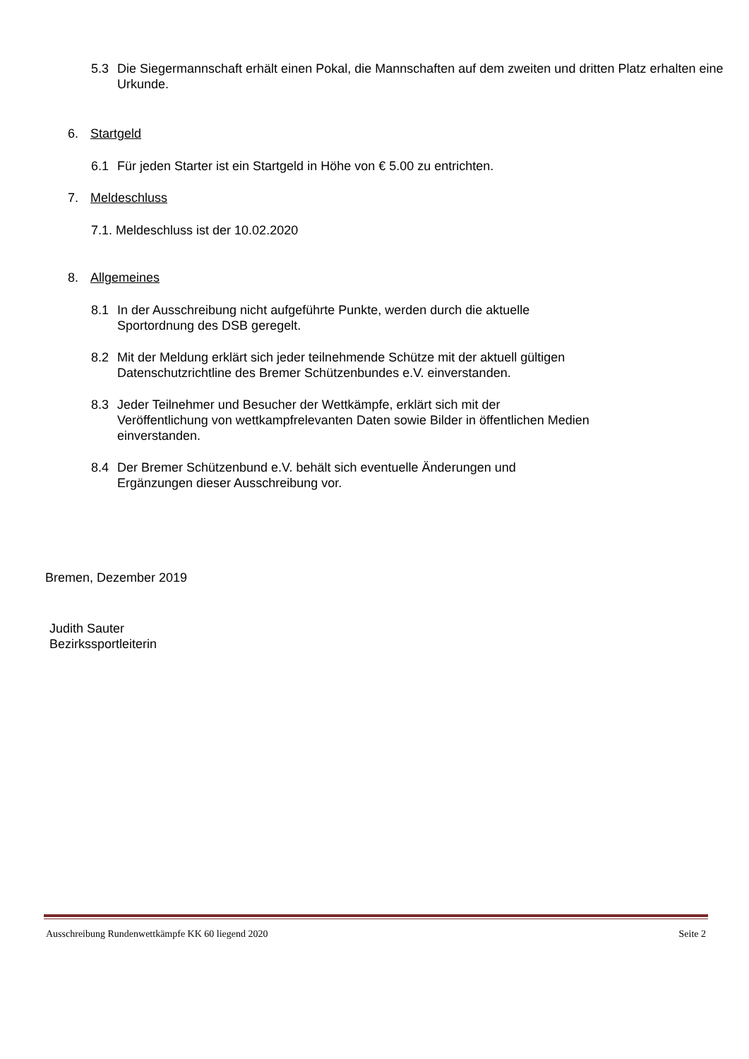5.3 Die Siegermannschaft erhält einen Pokal, die Mannschaften auf dem zweiten und dritten Platz erhalten eine Urkunde.
6. Startgeld
6.1 Für jeden Starter ist ein Startgeld in Höhe von € 5.00 zu entrichten.
7. Meldeschluss
7.1. Meldeschluss ist der 10.02.2020
8. Allgemeines
8.1 In der Ausschreibung nicht aufgeführte Punkte, werden durch die aktuelle
Sportordnung des DSB geregelt.
8.2 Mit der Meldung erklärt sich jeder teilnehmende Schütze mit der aktuell gültigen
Datenschutzrichtline des Bremer Schützenbundes e.V. einverstanden.
8.3 Jeder Teilnehmer und Besucher der Wettkämpfe, erklärt sich mit der
Veröffentlichung von wettkampfrelevanten Daten sowie Bilder in öffentlichen Medien
einverstanden.
8.4 Der Bremer Schützenbund e.V. behält sich eventuelle Änderungen und
Ergänzungen dieser Ausschreibung vor.
Bremen, Dezember 2019
Judith Sauter
Bezirkssportleiterin
Ausschreibung Rundenwettkämpfe KK 60 liegend 2020 Seite 2